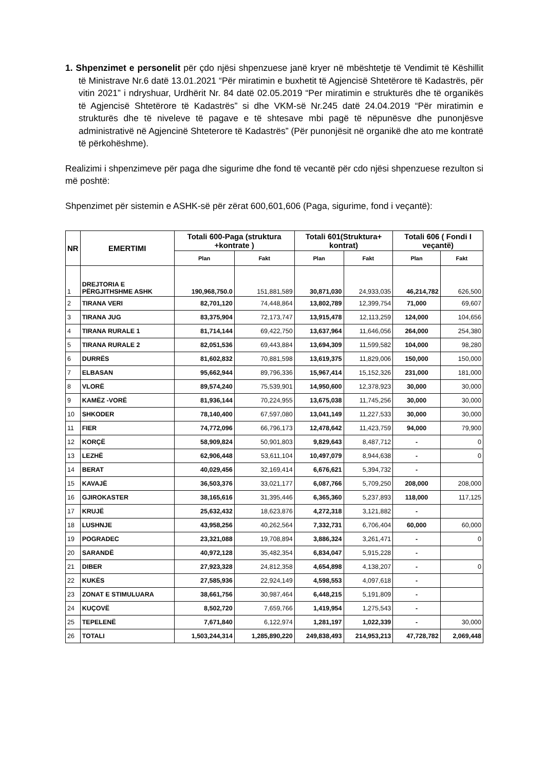1. Shpenzimet e personelit për çdo njësi shpenzuese janë kryer në mbështetje të Vendimit të Këshillit të Ministrave Nr.6 datë 13.01.2021 “Për miratimin e buxhetit të Agjencisë Shtetërore të Kadastrës, për vitin 2021” i ndryshuar, Urdhërit Nr. 84 datë 02.05.2019 “Per miratimin e strukturës dhe të organikës të Agjencisë Shtetërore të Kadastrës” si dhe VKM-së Nr.245 datë 24.04.2019 “Për miratimin e strukturës dhe të niveleve të pagave e të shtesave mbi pagë të nëpunësve dhe punonjësve administrativë në Agjencinë Shteterore të Kadastrës” (Për punonjësit në organikë dhe ato me kontratë të përkohëshme).
Realizimi i shpenzimeve për paga dhe sigurime dhe fond të vecantë për cdo njësi shpenzuese rezulton si më poshtë:
Shpenzimet për sistemin e ASHK-së për zërat 600,601,606 (Paga, sigurime, fond i veçantë):
| NR | EMERTIMI | Totali 600-Paga (struktura +kontrate ) | | Totali 601(Struktura+ kontrat) | | Totali 606 ( Fondi I veçantë) | |
| --- | --- | --- | --- | --- | --- | --- | --- |
| | | Plan | Fakt | Plan | Fakt | Plan | Fakt |
| 1 | DREJTORIA E PËRGJITHSHME ASHK | 190,968,750.0 | 151,881,589 | 30,871,030 | 24,933,035 | 46,214,782 | 626,500 |
| 2 | TIRANA VERI | 82,701,120 | 74,448,864 | 13,802,789 | 12,399,754 | 71,000 | 69,607 |
| 3 | TIRANA JUG | 83,375,904 | 72,173,747 | 13,915,478 | 12,113,259 | 124,000 | 104,656 |
| 4 | TIRANA RURALE 1 | 81,714,144 | 69,422,750 | 13,637,964 | 11,646,056 | 264,000 | 254,380 |
| 5 | TIRANA RURALE 2 | 82,051,536 | 69,443,884 | 13,694,309 | 11,599,582 | 104,000 | 98,280 |
| 6 | DURRËS | 81,602,832 | 70,881,598 | 13,619,375 | 11,829,006 | 150,000 | 150,000 |
| 7 | ELBASAN | 95,662,944 | 89,796,336 | 15,967,414 | 15,152,326 | 231,000 | 181,000 |
| 8 | VLORË | 89,574,240 | 75,539,901 | 14,950,600 | 12,378,923 | 30,000 | 30,000 |
| 9 | KAMËZ -VORË | 81,936,144 | 70,224,955 | 13,675,038 | 11,745,256 | 30,000 | 30,000 |
| 10 | SHKODER | 78,140,400 | 67,597,080 | 13,041,149 | 11,227,533 | 30,000 | 30,000 |
| 11 | FIER | 74,772,096 | 66,796,173 | 12,478,642 | 11,423,759 | 94,000 | 79,900 |
| 12 | KORÇË | 58,909,824 | 50,901,803 | 9,829,643 | 8,487,712 | - | 0 |
| 13 | LEZHË | 62,906,448 | 53,611,104 | 10,497,079 | 8,944,638 | - | 0 |
| 14 | BERAT | 40,029,456 | 32,169,414 | 6,676,621 | 5,394,732 | - | |
| 15 | KAVAJË | 36,503,376 | 33,021,177 | 6,087,766 | 5,709,250 | 208,000 | 208,000 |
| 16 | GJIROKASTER | 38,165,616 | 31,395,446 | 6,365,360 | 5,237,893 | 118,000 | 117,125 |
| 17 | KRUJË | 25,632,432 | 18,623,876 | 4,272,318 | 3,121,882 | - | |
| 18 | LUSHNJE | 43,958,256 | 40,262,564 | 7,332,731 | 6,706,404 | 60,000 | 60,000 |
| 19 | POGRADEC | 23,321,088 | 19,708,894 | 3,886,324 | 3,261,471 | - | 0 |
| 20 | SARANDË | 40,972,128 | 35,482,354 | 6,834,047 | 5,915,228 | - | |
| 21 | DIBER | 27,923,328 | 24,812,358 | 4,654,898 | 4,138,207 | - | 0 |
| 22 | KUKËS | 27,585,936 | 22,924,149 | 4,598,553 | 4,097,618 | - | |
| 23 | ZONAT E STIMULUARA | 38,661,756 | 30,987,464 | 6,448,215 | 5,191,809 | - | |
| 24 | KUÇOVË | 8,502,720 | 7,659,766 | 1,419,954 | 1,275,543 | - | |
| 25 | TEPELENË | 7,671,840 | 6,122,974 | 1,281,197 | 1,022,339 | - | 30,000 |
| 26 | TOTALI | 1,503,244,314 | 1,285,890,220 | 249,838,493 | 214,953,213 | 47,728,782 | 2,069,448 |